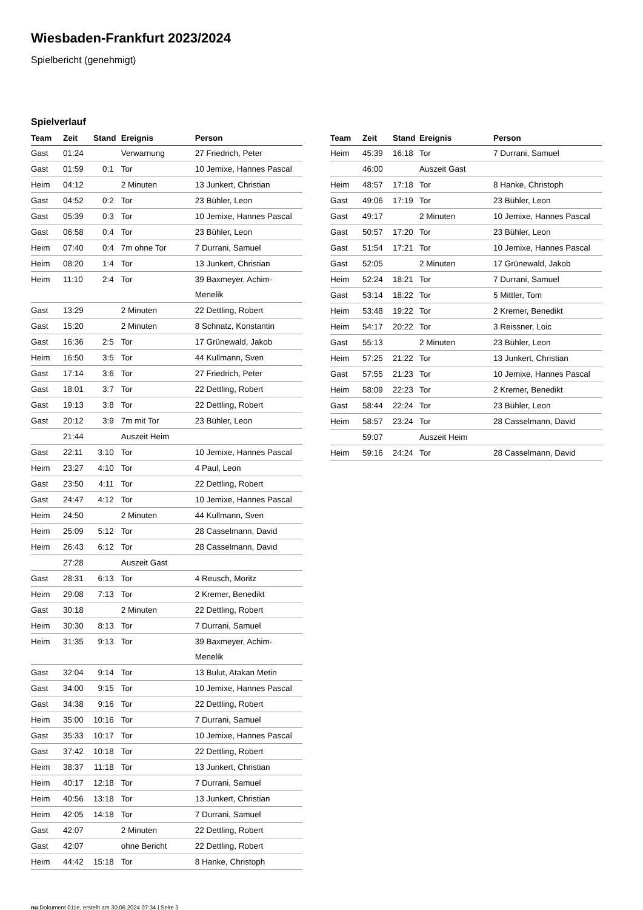Wiesbaden-Frankfurt 2023/2024
Spielbericht (genehmigt)
Spielverlauf
| Team | Zeit | Stand | Ereignis | Person |
| --- | --- | --- | --- | --- |
| Gast | 01:24 | | Verwarnung | 27 Friedrich, Peter |
| Gast | 01:59 | 0:1 | Tor | 10 Jemixe, Hannes Pascal |
| Heim | 04:12 | | 2 Minuten | 13 Junkert, Christian |
| Gast | 04:52 | 0:2 | Tor | 23 Bühler, Leon |
| Gast | 05:39 | 0:3 | Tor | 10 Jemixe, Hannes Pascal |
| Gast | 06:58 | 0:4 | Tor | 23 Bühler, Leon |
| Heim | 07:40 | 0:4 | 7m ohne Tor | 7 Durrani, Samuel |
| Heim | 08:20 | 1:4 | Tor | 13 Junkert, Christian |
| Heim | 11:10 | 2:4 | Tor | 39 Baxmeyer, Achim- Menelik |
| Gast | 13:29 | | 2 Minuten | 22 Dettling, Robert |
| Gast | 15:20 | | 2 Minuten | 8 Schnatz, Konstantin |
| Gast | 16:36 | 2:5 | Tor | 17 Grünewald, Jakob |
| Heim | 16:50 | 3:5 | Tor | 44 Kullmann, Sven |
| Gast | 17:14 | 3:6 | Tor | 27 Friedrich, Peter |
| Gast | 18:01 | 3:7 | Tor | 22 Dettling, Robert |
| Gast | 19:13 | 3:8 | Tor | 22 Dettling, Robert |
| Gast | 20:12 | 3:9 | 7m mit Tor | 23 Bühler, Leon |
| | 21:44 | | Auszeit Heim | |
| Gast | 22:11 | 3:10 | Tor | 10 Jemixe, Hannes Pascal |
| Heim | 23:27 | 4:10 | Tor | 4 Paul, Leon |
| Gast | 23:50 | 4:11 | Tor | 22 Dettling, Robert |
| Gast | 24:47 | 4:12 | Tor | 10 Jemixe, Hannes Pascal |
| Heim | 24:50 | | 2 Minuten | 44 Kullmann, Sven |
| Heim | 25:09 | 5:12 | Tor | 28 Casselmann, David |
| Heim | 26:43 | 6:12 | Tor | 28 Casselmann, David |
| | 27:28 | | Auszeit Gast | |
| Gast | 28:31 | 6:13 | Tor | 4 Reusch, Moritz |
| Heim | 29:08 | 7:13 | Tor | 2 Kremer, Benedikt |
| Gast | 30:18 | | 2 Minuten | 22 Dettling, Robert |
| Heim | 30:30 | 8:13 | Tor | 7 Durrani, Samuel |
| Heim | 31:35 | 9:13 | Tor | 39 Baxmeyer, Achim- Menelik |
| Gast | 32:04 | 9:14 | Tor | 13 Bulut, Atakan Metin |
| Gast | 34:00 | 9:15 | Tor | 10 Jemixe, Hannes Pascal |
| Gast | 34:38 | 9:16 | Tor | 22 Dettling, Robert |
| Heim | 35:00 | 10:16 | Tor | 7 Durrani, Samuel |
| Gast | 35:33 | 10:17 | Tor | 10 Jemixe, Hannes Pascal |
| Gast | 37:42 | 10:18 | Tor | 22 Dettling, Robert |
| Heim | 38:37 | 11:18 | Tor | 13 Junkert, Christian |
| Heim | 40:17 | 12:18 | Tor | 7 Durrani, Samuel |
| Heim | 40:56 | 13:18 | Tor | 13 Junkert, Christian |
| Heim | 42:05 | 14:18 | Tor | 7 Durrani, Samuel |
| Gast | 42:07 | | 2 Minuten | 22 Dettling, Robert |
| Gast | 42:07 | | ohne Bericht | 22 Dettling, Robert |
| Heim | 44:42 | 15:18 | Tor | 8 Hanke, Christoph |
| Team | Zeit | Stand | Ereignis | Person |
| --- | --- | --- | --- | --- |
| Heim | 45:39 | 16:18 | Tor | 7 Durrani, Samuel |
| | 46:00 | | Auszeit Gast | |
| Heim | 48:57 | 17:18 | Tor | 8 Hanke, Christoph |
| Gast | 49:06 | 17:19 | Tor | 23 Bühler, Leon |
| Gast | 49:17 | | 2 Minuten | 10 Jemixe, Hannes Pascal |
| Gast | 50:57 | 17:20 | Tor | 23 Bühler, Leon |
| Gast | 51:54 | 17:21 | Tor | 10 Jemixe, Hannes Pascal |
| Gast | 52:05 | | 2 Minuten | 17 Grünewald, Jakob |
| Heim | 52:24 | 18:21 | Tor | 7 Durrani, Samuel |
| Gast | 53:14 | 18:22 | Tor | 5 Mittler, Tom |
| Heim | 53:48 | 19:22 | Tor | 2 Kremer, Benedikt |
| Heim | 54:17 | 20:22 | Tor | 3 Reissner, Loic |
| Gast | 55:13 | | 2 Minuten | 23 Bühler, Leon |
| Heim | 57:25 | 21:22 | Tor | 13 Junkert, Christian |
| Gast | 57:55 | 21:23 | Tor | 10 Jemixe, Hannes Pascal |
| Heim | 58:09 | 22:23 | Tor | 2 Kremer, Benedikt |
| Gast | 58:44 | 22:24 | Tor | 23 Bühler, Leon |
| Heim | 58:57 | 23:24 | Tor | 28 Casselmann, David |
| | 59:07 | | Auszeit Heim | |
| Heim | 59:16 | 24:24 | Tor | 28 Casselmann, David |
nu.Dokument 011e, erstellt am 30.06.2024 07:34 | Seite 3